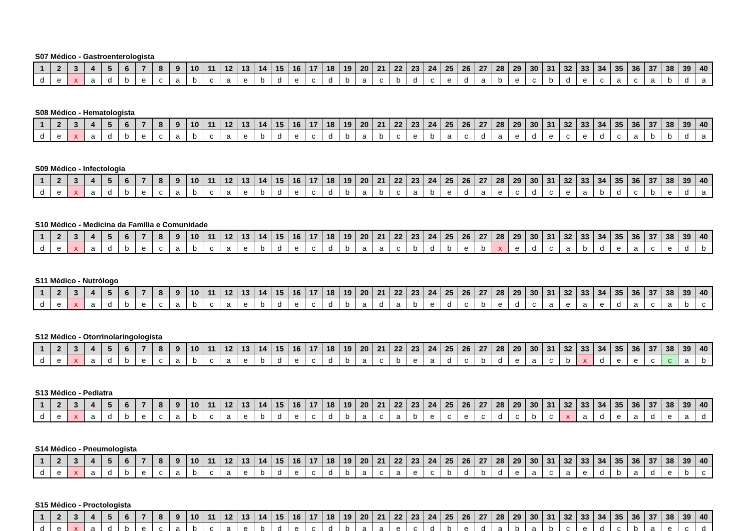S07 Médico - Gastroenterologista
| 1 | 2 | 3 | 4 | 5 | 6 | 7 | 8 | 9 | 10 | 11 | 12 | 13 | 14 | 15 | 16 | 17 | 18 | 19 | 20 | 21 | 22 | 23 | 24 | 25 | 26 | 27 | 28 | 29 | 30 | 31 | 32 | 33 | 34 | 35 | 36 | 37 | 38 | 39 | 40 |
| --- | --- | --- | --- | --- | --- | --- | --- | --- | --- | --- | --- | --- | --- | --- | --- | --- | --- | --- | --- | --- | --- | --- | --- | --- | --- | --- | --- | --- | --- | --- | --- | --- | --- | --- | --- | --- | --- | --- | --- |
| d | e | x | a | d | b | e | c | a | b | c | a | e | b | d | e | c | d | b | a | c | b | d | c | e | d | a | b | e | c | b | d | e | c | a | c | a | b | d | a |
S08 Médico - Hematologista
| 1 | 2 | 3 | 4 | 5 | 6 | 7 | 8 | 9 | 10 | 11 | 12 | 13 | 14 | 15 | 16 | 17 | 18 | 19 | 20 | 21 | 22 | 23 | 24 | 25 | 26 | 27 | 28 | 29 | 30 | 31 | 32 | 33 | 34 | 35 | 36 | 37 | 38 | 39 | 40 |
| --- | --- | --- | --- | --- | --- | --- | --- | --- | --- | --- | --- | --- | --- | --- | --- | --- | --- | --- | --- | --- | --- | --- | --- | --- | --- | --- | --- | --- | --- | --- | --- | --- | --- | --- | --- | --- | --- | --- | --- |
| d | e | x | a | d | b | e | c | a | b | c | a | e | b | d | e | c | d | b | a | b | c | e | b | a | c | d | a | e | d | e | c | e | d | c | a | b | b | d | a |
S09 Médico - Infectologia
| 1 | 2 | 3 | 4 | 5 | 6 | 7 | 8 | 9 | 10 | 11 | 12 | 13 | 14 | 15 | 16 | 17 | 18 | 19 | 20 | 21 | 22 | 23 | 24 | 25 | 26 | 27 | 28 | 29 | 30 | 31 | 32 | 33 | 34 | 35 | 36 | 37 | 38 | 39 | 40 |
| --- | --- | --- | --- | --- | --- | --- | --- | --- | --- | --- | --- | --- | --- | --- | --- | --- | --- | --- | --- | --- | --- | --- | --- | --- | --- | --- | --- | --- | --- | --- | --- | --- | --- | --- | --- | --- | --- | --- | --- |
| d | e | x | a | d | b | e | c | a | b | c | a | e | b | d | e | c | d | b | a | b | c | a | b | e | d | a | e | c | d | c | e | a | b | d | c | b | e | d | a |
S10 Médico - Medicina da Família e Comunidade
| 1 | 2 | 3 | 4 | 5 | 6 | 7 | 8 | 9 | 10 | 11 | 12 | 13 | 14 | 15 | 16 | 17 | 18 | 19 | 20 | 21 | 22 | 23 | 24 | 25 | 26 | 27 | 28 | 29 | 30 | 31 | 32 | 33 | 34 | 35 | 36 | 37 | 38 | 39 | 40 |
| --- | --- | --- | --- | --- | --- | --- | --- | --- | --- | --- | --- | --- | --- | --- | --- | --- | --- | --- | --- | --- | --- | --- | --- | --- | --- | --- | --- | --- | --- | --- | --- | --- | --- | --- | --- | --- | --- | --- | --- |
| d | e | x | a | d | b | e | c | a | b | c | a | e | b | d | e | c | d | b | a | a | c | b | d | b | e | b | x | e | d | c | a | b | d | e | a | c | e | d | b |
S11 Médico - Nutrólogo
| 1 | 2 | 3 | 4 | 5 | 6 | 7 | 8 | 9 | 10 | 11 | 12 | 13 | 14 | 15 | 16 | 17 | 18 | 19 | 20 | 21 | 22 | 23 | 24 | 25 | 26 | 27 | 28 | 29 | 30 | 31 | 32 | 33 | 34 | 35 | 36 | 37 | 38 | 39 | 40 |
| --- | --- | --- | --- | --- | --- | --- | --- | --- | --- | --- | --- | --- | --- | --- | --- | --- | --- | --- | --- | --- | --- | --- | --- | --- | --- | --- | --- | --- | --- | --- | --- | --- | --- | --- | --- | --- | --- | --- | --- |
| d | e | x | a | d | b | e | c | a | b | c | a | e | b | d | e | c | d | b | a | d | a | b | e | d | c | b | e | d | c | a | e | a | e | d | a | c | a | b | c |
S12 Médico - Otorrinolaringologista
| 1 | 2 | 3 | 4 | 5 | 6 | 7 | 8 | 9 | 10 | 11 | 12 | 13 | 14 | 15 | 16 | 17 | 18 | 19 | 20 | 21 | 22 | 23 | 24 | 25 | 26 | 27 | 28 | 29 | 30 | 31 | 32 | 33 | 34 | 35 | 36 | 37 | 38 | 39 | 40 |
| --- | --- | --- | --- | --- | --- | --- | --- | --- | --- | --- | --- | --- | --- | --- | --- | --- | --- | --- | --- | --- | --- | --- | --- | --- | --- | --- | --- | --- | --- | --- | --- | --- | --- | --- | --- | --- | --- | --- | --- |
| d | e | x | a | d | b | e | c | a | b | c | a | e | b | d | e | c | d | b | a | c | b | e | a | d | c | b | d | e | a | c | b | x | d | e | e | c | c | a | b |
S13 Médico - Pediatra
| 1 | 2 | 3 | 4 | 5 | 6 | 7 | 8 | 9 | 10 | 11 | 12 | 13 | 14 | 15 | 16 | 17 | 18 | 19 | 20 | 21 | 22 | 23 | 24 | 25 | 26 | 27 | 28 | 29 | 30 | 31 | 32 | 33 | 34 | 35 | 36 | 37 | 38 | 39 | 40 |
| --- | --- | --- | --- | --- | --- | --- | --- | --- | --- | --- | --- | --- | --- | --- | --- | --- | --- | --- | --- | --- | --- | --- | --- | --- | --- | --- | --- | --- | --- | --- | --- | --- | --- | --- | --- | --- | --- | --- | --- |
| d | e | x | a | d | b | e | c | a | b | c | a | e | b | d | e | c | d | b | a | c | a | b | e | c | e | c | d | c | b | c | x | a | d | e | a | d | e | a | d |
S14 Médico - Pneumologista
| 1 | 2 | 3 | 4 | 5 | 6 | 7 | 8 | 9 | 10 | 11 | 12 | 13 | 14 | 15 | 16 | 17 | 18 | 19 | 20 | 21 | 22 | 23 | 24 | 25 | 26 | 27 | 28 | 29 | 30 | 31 | 32 | 33 | 34 | 35 | 36 | 37 | 38 | 39 | 40 |
| --- | --- | --- | --- | --- | --- | --- | --- | --- | --- | --- | --- | --- | --- | --- | --- | --- | --- | --- | --- | --- | --- | --- | --- | --- | --- | --- | --- | --- | --- | --- | --- | --- | --- | --- | --- | --- | --- | --- | --- |
| d | e | x | a | d | b | e | c | a | b | c | a | e | b | d | e | c | d | b | a | c | a | e | c | b | d | b | d | e | a | c | a | e | d | b | a | d | e | b | c |
S15 Médico - Proctologista
| 1 | 2 | 3 | 4 | 5 | 6 | 7 | 8 | 9 | 10 | 11 | 12 | 13 | 14 | 15 | 16 | 17 | 18 | 19 | 20 | 21 | 22 | 23 | 24 | 25 | 26 | 27 | 28 | 29 | 30 | 31 | 32 | 33 | 34 | 35 | 36 | 37 | 38 | 39 | 40 |
| --- | --- | --- | --- | --- | --- | --- | --- | --- | --- | --- | --- | --- | --- | --- | --- | --- | --- | --- | --- | --- | --- | --- | --- | --- | --- | --- | --- | --- | --- | --- | --- | --- | --- | --- | --- | --- | --- | --- | --- |
| d | e | x | a | d | b | e | c | a | b | c | a | e | b | d | e | c | d | b | a | a | e | c | d | b | e | d | a | b | a | b | c | e | d | c | b | a | e | c | d |